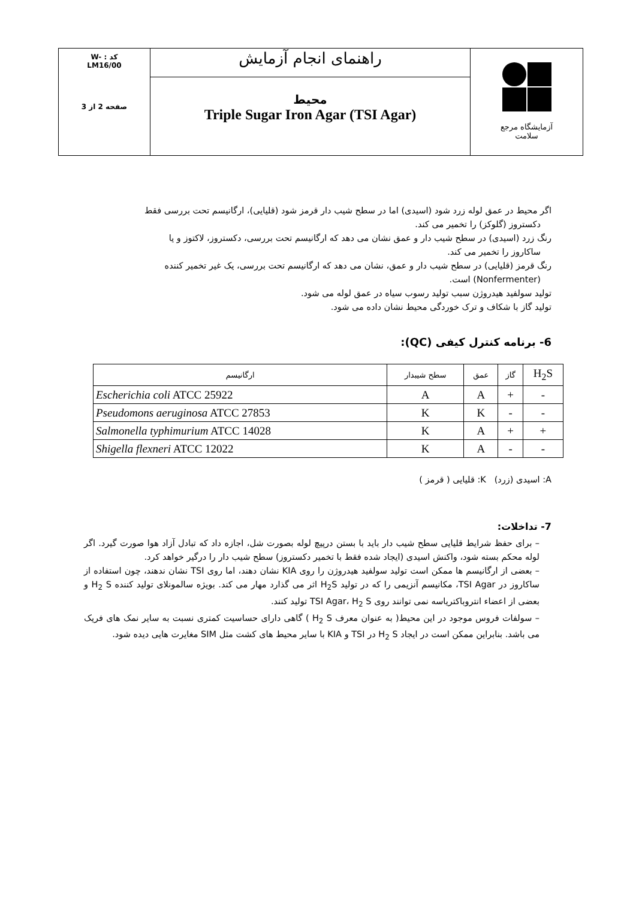| آزمایشگاه مرجع سلامت | راهنمای انجام آزمایش | W- : کد LM16/00 صفحه 2 از 3 |
| | محیط Triple Sugar Iron Agar (TSI Agar) | |
اگر محیط در عمق لوله زرد شود (اسیدی) اما در سطح شیب دار قرمز شود (قلیایی)، ارگانیسم تحت بررسی فقط
دکستروز (گلوکز) را تخمیر می کند.
رنگ زرد (اسیدی) در سطح شیب دار و عمق نشان می دهد که ارگانیسم تحت بررسی، دکستروز، لاکتوز و یا
ساکاروز را تخمیر می کند.
رنگ قرمز (قلیایی) در سطح شیب دار و عمق، نشان می دهد که ارگانیسم تحت بررسی، یک غیر تخمیر کننده
(Nonfermenter) است.
تولید سولفید هیدروژن سبب تولید رسوب سیاه در عمق لوله می شود.
تولید گاز با شکاف و ترک خوردگی محیط نشان داده می شود.
6- برنامه کنترل کیفی (QC):
| H<sub>2</sub>S | گاز | عمق | سطح شیبدار | ارگانیسم |
| --- | --- | --- | --- | --- |
| - | + | A | A | Escherichia coli ATCC 25922 |
| - | - | K | K | Pseudomons aeruginosa ATCC 27853 |
| + | + | A | K | Salmonella typhimurium ATCC 14028 |
| - | - | A | K | Shigella flexneri ATCC 12022 |
A: اسیدی (زرد) K: قلیایی ( قرمز )
7- تداخلات:
– برای حفظ شرایط قلیایی سطح شیب دار باید با بستن درپیچ لوله بصورت شل، اجازه داد که تبادل آزاد هوا صورت گیرد. اگر لوله محکم بسته شود، واکنش اسیدی (ایجاد شده فقط با تخمیر دکستروز) سطح شیب دار را درگیر خواهد کرد.
– بعضی از ارگانیسم ها ممکن است تولید سولفید هیدروژن را روی KIA نشان دهند، اما روی TSI نشان ندهند، چون استفاده از ساکاروز در TSI Agar، مکانیسم آنزیمی را که در تولید H<sub>2</sub>S اثر می گذارد مهار می کند. بویژه سالمونلای تولید کننده H<sub>2</sub> S و بعضی از اعضاء انتروباکتریاسه نمی توانند روی TSI Agar، H<sub>2</sub> S تولید کنند.
– سولفات فروس موجود در این محیط( به عنوان معرف H<sub>2</sub> S ) گاهی دارای حساسیت کمتری نسبت به سایر نمک های فریک می باشد. بنابراین ممکن است در ایجاد H<sub>2</sub> S در TSI و KIA با سایر محیط های کشت مثل SIM مغایرت هایی دیده شود.